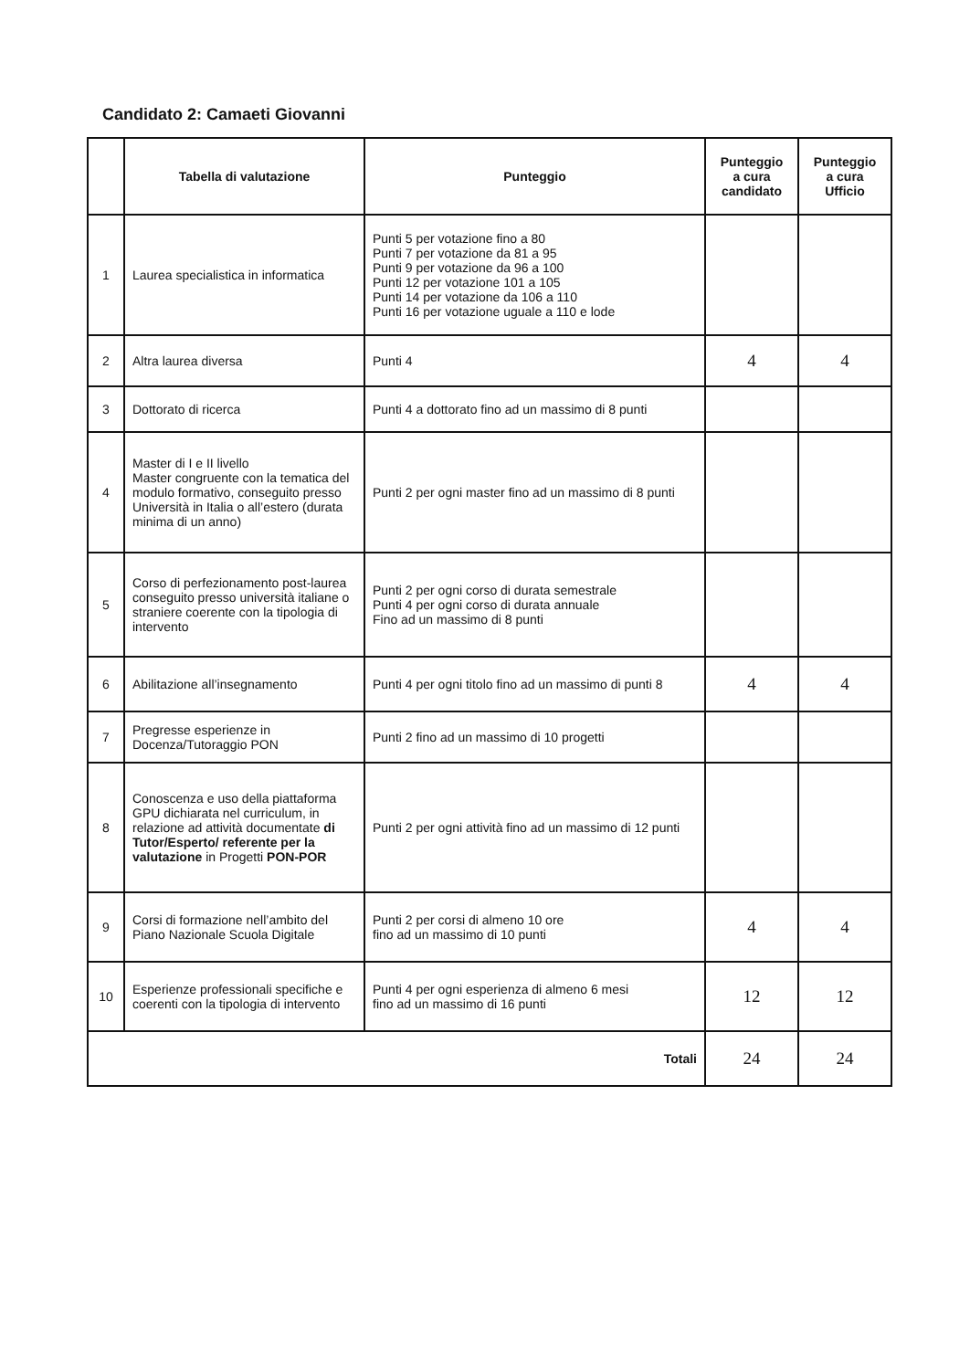Candidato 2: Camaeti Giovanni
| | Tabella di valutazione | Punteggio | Punteggio a cura candidato | Punteggio a cura Ufficio |
| --- | --- | --- | --- | --- |
| 1 | Laurea specialistica in informatica | Punti 5 per votazione fino a 80 Punti 7 per votazione da 81 a 95 Punti 9 per votazione da 96 a 100 Punti 12 per votazione 101 a 105 Punti 14 per votazione da 106 a 110 Punti 16 per votazione uguale a 110 e lode | | |
| 2 | Altra laurea diversa | Punti 4 | 4 | 4 |
| 3 | Dottorato di ricerca | Punti 4 a dottorato fino ad un massimo di 8 punti | | |
| 4 | Master di I e II livello Master congruente con la tematica del modulo formativo, conseguito presso Università in Italia o all’estero (durata minima di un anno) | Punti 2 per ogni master fino ad un massimo di 8 punti | | |
| 5 | Corso di perfezionamento post-laurea conseguito presso università italiane o straniere coerente con la tipologia di intervento | Punti 2 per ogni corso di durata semestrale Punti 4 per ogni corso di durata annuale Fino ad un massimo di 8 punti | | |
| 6 | Abilitazione all’insegnamento | Punti 4 per ogni titolo fino ad un massimo di punti 8 | 4 | 4 |
| 7 | Pregresse esperienze in Docenza/Tutoraggio PON | Punti 2 fino ad un massimo di 10 progetti | | |
| 8 | Conoscenza e uso della piattaforma GPU dichiarata nel curriculum, in relazione ad attività documentate di Tutor/Esperto/ referente per la valutazione in Progetti PON-POR | Punti 2 per ogni attività fino ad un massimo di 12 punti | | |
| 9 | Corsi di formazione nell’ambito del Piano Nazionale Scuola Digitale | Punti 2 per corsi di almeno 10 ore fino ad un massimo di 10 punti | 4 | 4 |
| 10 | Esperienze professionali specifiche e coerenti con la tipologia di intervento | Punti 4 per ogni esperienza di almeno 6 mesi fino ad un massimo di 16 punti | 12 | 12 |
| Totali | | | 24 | 24 |